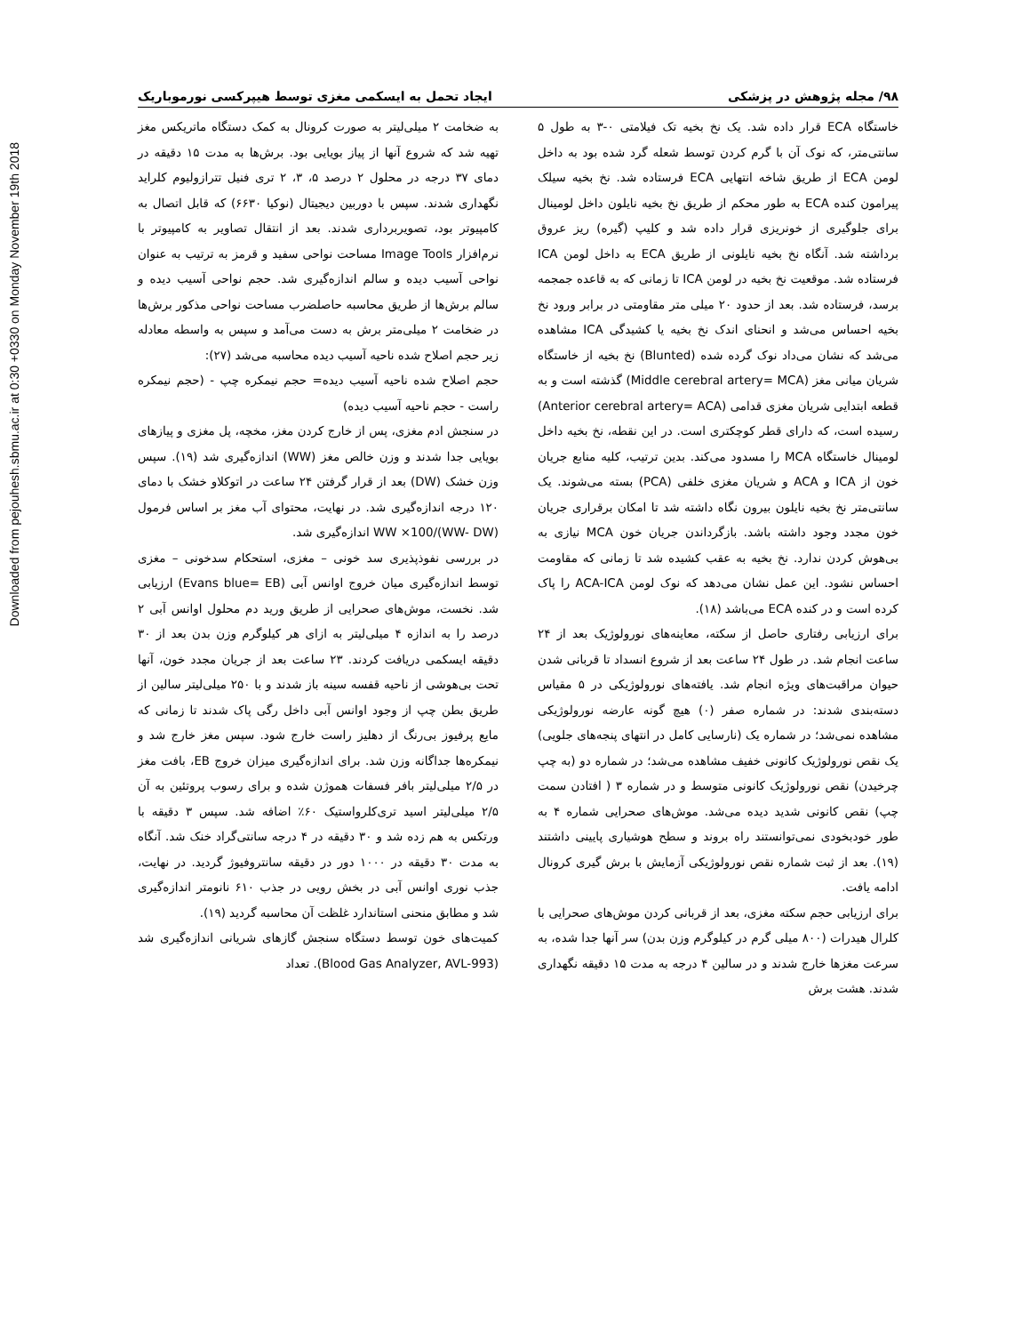Downloaded from pejouhesh.sbmu.ac.ir at 0:30 +0330 on Monday November 19th 2018
۹۸/ مجله پژوهش در پزشکی ایجاد تحمل به ایسکمی مغزی توسط هیپرکسی نورموباریک
خاستگاه ECA قرار داده شد. یک نخ بخیه تک فیلامتی ۰-۳ به طول ۵ سانتی‌متر، که نوک آن با گرم کردن توسط شعله گرد شده بود به داخل لومن ECA از طریق شاخه انتهایی ECA فرستاده شد. نخ بخیه سیلک پیرامون کنده ECA به طور محکم از طریق نخ بخیه نایلون داخل لومینال برای جلوگیری از خونریزی قرار داده شد و کلیپ (گیره) ریز عروق برداشته شد. آنگاه نخ بخیه نایلونی از طریق ECA به داخل لومن ICA فرستاده شد. موقعیت نخ بخیه در لومن ICA تا زمانی که به قاعده جمجمه برسد، فرستاده شد. بعد از حدود ۲۰ میلی متر مقاومتی در برابر ورود نخ بخیه احساس می‌شد و انحنای اندک نخ بخیه یا کشیدگی ICA مشاهده می‌شد که نشان می‌داد نوک گرده شده (Blunted) نخ بخیه از خاستگاه شریان میانی مغز (Middle cerebral artery= MCA) گذشته است و به قطعه ابتدایی شریان مغزی قدامی (Anterior cerebral artery= ACA) رسیده است، که دارای قطر کوچکتری است. در این نقطه، نخ بخیه داخل لومینال خاستگاه MCA را مسدود می‌کند. بدین ترتیب، کلیه منابع جریان خون از ICA و ACA و شریان مغزی خلفی (PCA) بسته می‌شوند. یک سانتی‌متر نخ بخیه نایلون بیرون نگاه داشته شد تا امکان برقراری جریان خون مجدد وجود داشته باشد. بازگرداندن جریان خون MCA نیازی به بی‌هوش کردن ندارد. نخ بخیه به عقب کشیده شد تا زمانی که مقاومت احساس نشود. این عمل نشان می‌دهد که نوک لومن ACA-ICA را پاک کرده است و در کنده ECA می‌باشد (۱۸).
برای ارزیابی رفتاری حاصل از سکته، معاینه‌های نورولوژیک بعد از ۲۴ ساعت انجام شد. در طول ۲۴ ساعت بعد از شروع انسداد تا قربانی شدن حیوان مراقبت‌های ویژه انجام شد. یافته‌های نورولوژیکی در ۵ مقیاس دسته‌بندی شدند: در شماره صفر (۰) هیچ گونه عارضه نورولوژیکی مشاهده نمی‌شد؛ در شماره یک (نارسایی کامل در انتهای پنجه‌های جلویی) یک نقص نورولوژیک کانونی خفیف مشاهده می‌شد؛ در شماره دو (به چپ چرخیدن) نقص نورولوژیک کانونی متوسط و در شماره ۳ ( افتادن سمت چپ) نقص کانونی شدید دیده می‌شد. موش‌های صحرایی شماره ۴ به طور خودبخودی نمی‌توانستند راه بروند و سطح هوشیاری پایینی داشتند (۱۹). بعد از ثبت شماره نقص نورولوژیکی آزمایش با برش گیری کرونال ادامه یافت.
برای ارزیابی حجم سکته مغزی، بعد از قربانی کردن موش‌های صحرایی با کلرال هیدرات (۸۰۰ میلی گرم در کیلوگرم وزن بدن) سر آنها جدا شده، به سرعت مغزها خارج شدند و در سالین ۴ درجه به مدت ۱۵ دقیقه نگهداری شدند. هشت برش
به ضخامت ۲ میلی‌لیتر به صورت کرونال به کمک دستگاه ماتریکس مغز تهیه شد که شروع آنها از پیاز بویایی بود. برش‌ها به مدت ۱۵ دقیقه در دمای ۳۷ درجه در محلول ۲ درصد ۵، ۳، ۲ تری فنیل تترازولیوم کلراید نگهداری شدند. سپس با دوربین دیجیتال (نوکیا ۶۶۳۰) که قابل اتصال به کامپیوتر بود، تصویربرداری شدند. بعد از انتقال تصاویر به کامپیوتر با نرم‌افزار Image Tools مساحت نواحی سفید و قرمز به ترتیب به عنوان نواحی آسیب دیده و سالم اندازه‌گیری شد. حجم نواحی آسیب دیده و سالم برش‌ها از طریق محاسبه حاصلضرب مساحت نواحی مذکور برش‌ها در ضخامت ۲ میلی‌متر برش به دست می‌آمد و سپس به واسطه معادله زیر حجم اصلاح شده ناحیه آسیب دیده محاسبه می‌شد (۲۷):
حجم اصلاح شده ناحیه آسیب دیده= حجم نیمکره چپ - (حجم نیمکره راست - حجم ناحیه آسیب دیده)
در سنجش ادم مغزی، پس از خارج کردن مغز، مخچه، پل مغزی و پیازهای بویایی جدا شدند و وزن خالص مغز (WW) اندازه‌گیری شد (۱۹). سپس وزن خشک (DW) بعد از قرار گرفتن ۲۴ ساعت در اتوکلاو خشک با دمای ۱۲۰ درجه اندازه‌گیری شد. در نهایت، محتوای آب مغز بر اساس فرمول (WW- DW)/WW ×100 اندازه‌گیری شد.
در بررسی نفوذپذیری سد خونی – مغزی، استحکام سدخونی – مغزی توسط اندازه‌گیری میان خروج اوانس آبی (Evans blue= EB) ارزیابی شد. نخست، موش‌های صحرایی از طریق ورید دم محلول اوانس آبی ۲ درصد را به اندازه ۴ میلی‌لیتر به ازای هر کیلوگرم وزن بدن بعد از ۳۰ دقیقه ایسکمی دریافت کردند. ۲۳ ساعت بعد از جریان مجدد خون، آنها تحت بی‌هوشی از ناحیه قفسه سینه باز شدند و با ۲۵۰ میلی‌لیتر سالین از طریق بطن چپ از وجود اوانس آبی داخل رگی پاک شدند تا زمانی که مایع پرفیوز بی‌رنگ از دهلیز راست خارج شود. سپس مغز خارج شد و نیمکره‌ها جداگانه وزن شد. برای اندازه‌گیری میزان خروج EB، بافت مغز در ۲/۵ میلی‌لیتر بافر فسفات هموژن شده و برای رسوب پروتئین به آن ۲/۵ میلی‌لیتر اسید تری‌کلرواستیک ۶۰٪ اضافه شد. سپس ۳ دقیقه با ورتکس به هم زده شد و ۳۰ دقیقه در ۴ درجه سانتی‌گراد خنک شد. آنگاه به مدت ۳۰ دقیقه در ۱۰۰۰ دور در دقیقه سانتروفیوژ گردید. در نهایت، جذب نوری اوانس آبی در بخش رویی در جذب ۶۱۰ نانومتر اندازه‌گیری شد و مطابق منحنی استاندارد غلظت آن محاسبه گردید (۱۹).
کمیت‌های خون توسط دستگاه سنجش گازهای شریانی اندازه‌گیری شد (Blood Gas Analyzer, AVL-993). تعداد